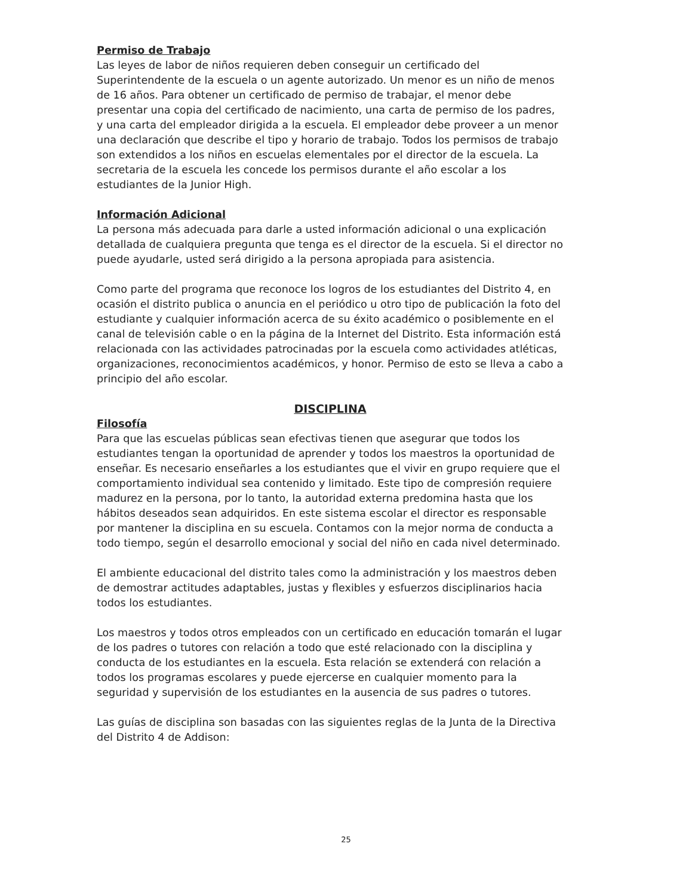Permiso de Trabajo
Las leyes de labor de niños requieren deben conseguir un certificado del Superintendente de la escuela o un agente autorizado. Un menor es un niño de menos de 16 años. Para obtener un certificado de permiso de trabajar, el menor debe presentar una copia del certificado de nacimiento, una carta de permiso de los padres, y una carta del empleador dirigida a la escuela. El empleador debe proveer a un menor una declaración que describe el tipo y horario de trabajo. Todos los permisos de trabajo son extendidos a los niños en escuelas elementales por el director de la escuela. La secretaria de la escuela les concede los permisos durante el año escolar a los estudiantes de la Junior High.
Información Adicional
La persona más adecuada para darle a usted información adicional o una explicación detallada de cualquiera pregunta que tenga es el director de la escuela. Si el director no puede ayudarle, usted será dirigido a la persona apropiada para asistencia.
Como parte del programa que reconoce los logros de los estudiantes del Distrito 4, en ocasión el distrito publica o anuncia en el periódico u otro tipo de publicación la foto del estudiante y cualquier información acerca de su éxito académico o posiblemente en el canal de televisión cable o en la página de la Internet del Distrito. Esta información está relacionada con las actividades patrocinadas por la escuela como actividades atléticas, organizaciones, reconocimientos académicos, y honor. Permiso de esto se lleva a cabo a principio del año escolar.
DISCIPLINA
Filosofía
Para que las escuelas públicas sean efectivas tienen que asegurar que todos los estudiantes tengan la oportunidad de aprender y todos los maestros la oportunidad de enseñar. Es necesario enseñarles a los estudiantes que el vivir en grupo requiere que el comportamiento individual sea contenido y limitado. Este tipo de compresión requiere madurez en la persona, por lo tanto, la autoridad externa predomina hasta que los hábitos deseados sean adquiridos. En este sistema escolar el director es responsable por mantener la disciplina en su escuela. Contamos con la mejor norma de conducta a todo tiempo, según el desarrollo emocional y social del niño en cada nivel determinado.
El ambiente educacional del distrito tales como la administración y los maestros deben de demostrar actitudes adaptables, justas y flexibles y esfuerzos disciplinarios hacia todos los estudiantes.
Los maestros y todos otros empleados con un certificado en educación tomarán el lugar de los padres o tutores con relación a todo que esté relacionado con la disciplina y conducta de los estudiantes en la escuela. Esta relación se extenderá con relación a todos los programas escolares y puede ejercerse en cualquier momento para la seguridad y supervisión de los estudiantes en la ausencia de sus padres o tutores.
Las guías de disciplina son basadas con las siguientes reglas de la Junta de la Directiva del Distrito 4 de Addison:
25